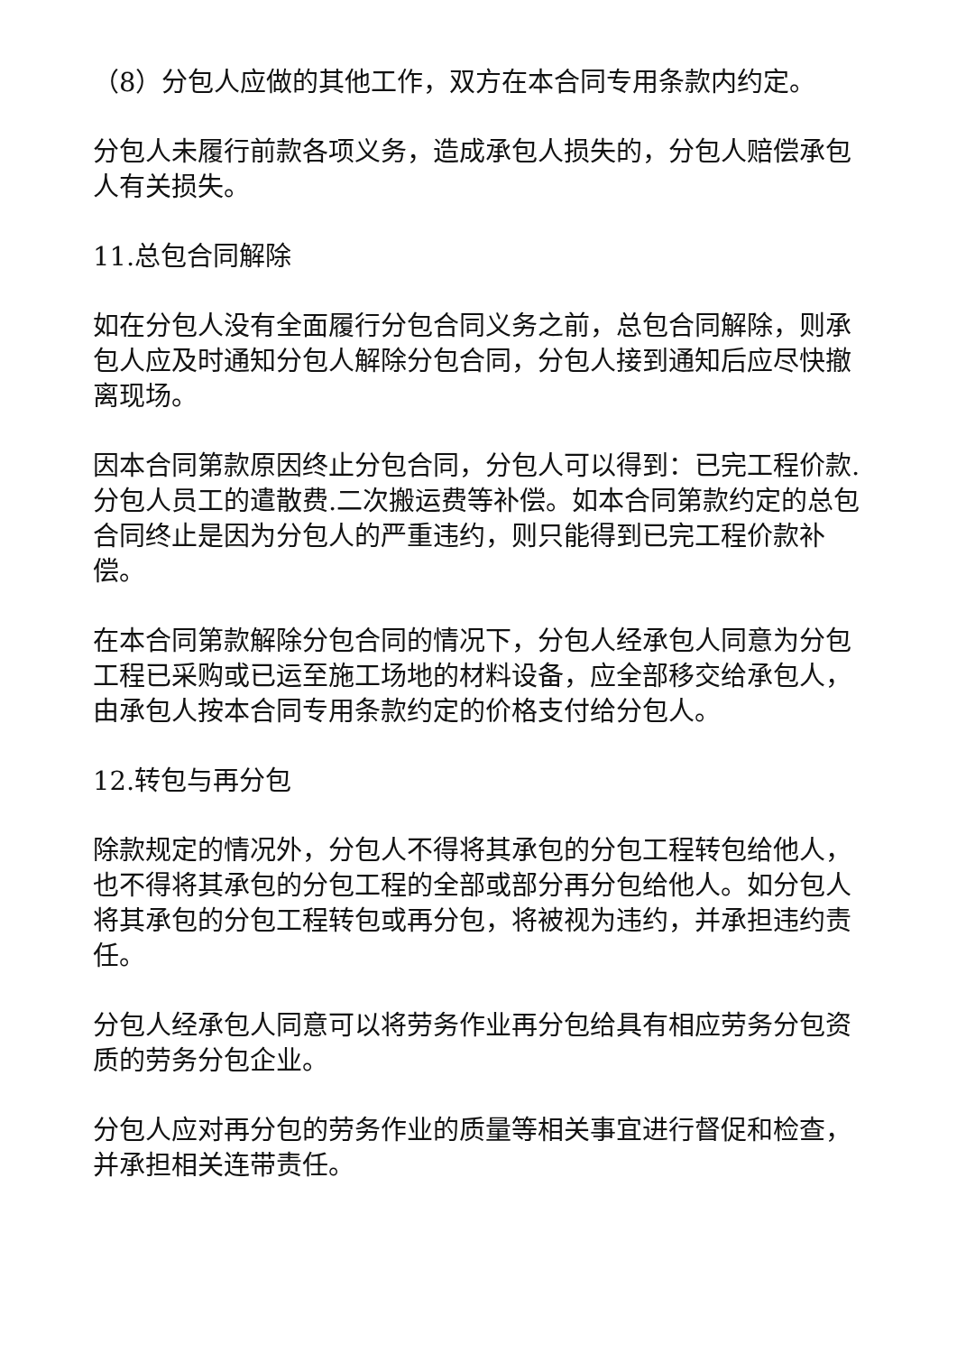（8）分包人应做的其他工作，双方在本合同专用条款内约定。
分包人未履行前款各项义务，造成承包人损失的，分包人赔偿承包人有关损失。
11.总包合同解除
如在分包人没有全面履行分包合同义务之前，总包合同解除，则承包人应及时通知分包人解除分包合同，分包人接到通知后应尽快撤离现场。
因本合同第款原因终止分包合同，分包人可以得到：已完工程价款.分包人员工的遣散费.二次搬运费等补偿。如本合同第款约定的总包合同终止是因为分包人的严重违约，则只能得到已完工程价款补偿。
在本合同第款解除分包合同的情况下，分包人经承包人同意为分包工程已采购或已运至施工场地的材料设备，应全部移交给承包人，由承包人按本合同专用条款约定的价格支付给分包人。
12.转包与再分包
除款规定的情况外，分包人不得将其承包的分包工程转包给他人，也不得将其承包的分包工程的全部或部分再分包给他人。如分包人将其承包的分包工程转包或再分包，将被视为违约，并承担违约责任。
分包人经承包人同意可以将劳务作业再分包给具有相应劳务分包资质的劳务分包企业。
分包人应对再分包的劳务作业的质量等相关事宜进行督促和检查，并承担相关连带责任。